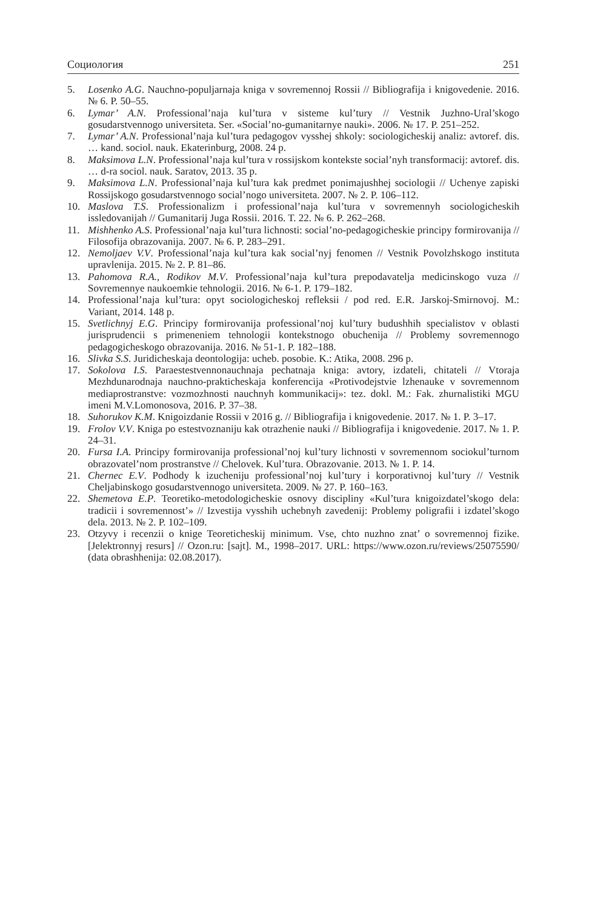Социология 251
5. Losenko A.G. Nauchno-populjarnaja kniga v sovremennoj Rossii // Bibliografija i knigovedenie. 2016. № 6. P. 50–55.
6. Lymar’ A.N. Professional’naja kul’tura v sisteme kul’tury // Vestnik Juzhno-Ural’skogo gosudarstvennogo universiteta. Ser. «Social’no-gumanitarnye nauki». 2006. № 17. P. 251–252.
7. Lymar’ A.N. Professional’naja kul’tura pedagogov vysshej shkoly: sociologicheskij analiz: avtoref. dis. … kand. sociol. nauk. Ekaterinburg, 2008. 24 p.
8. Maksimova L.N. Professional’naja kul’tura v rossijskom kontekste social’nyh transformacij: avtoref. dis. … d-ra sociol. nauk. Saratov, 2013. 35 p.
9. Maksimova L.N. Professional’naja kul’tura kak predmet ponimajushhej sociologii // Uchenye zapiski Rossijskogo gosudarstvennogo social’nogo universiteta. 2007. № 2. P. 106–112.
10. Maslova T.S. Professionalizm i professional’naja kul’tura v sovremennyh sociologicheskih issledovanijah // Gumanitarij Juga Rossii. 2016. T. 22. № 6. P. 262–268.
11. Mishhenko A.S. Professional’naja kul’tura lichnosti: social’no-pedagogicheskie principy formirovanija // Filosofija obrazovanija. 2007. № 6. P. 283–291.
12. Nemoljaev V.V. Professional’naja kul’tura kak social’nyj fenomen // Vestnik Povolzhskogo instituta upravlenija. 2015. № 2. P. 81–86.
13. Pahomova R.A., Rodikov M.V. Professional’naja kul’tura prepodavatelja medicinskogo vuza // Sovremennye naukoemkie tehnologii. 2016. № 6-1. P. 179–182.
14. Professional’naja kul’tura: opyt sociologicheskoj refleksii / pod red. E.R. Jarskoj-Smirnovoj. M.: Variant, 2014. 148 p.
15. Svetlichnyj E.G. Principy formirovanija professional’noj kul’tury budushhih specialistov v oblasti jurisprudencii s primeneniem tehnologii kontekstnogo obuchenija // Problemy sovremennogo pedagogicheskogo obrazovanija. 2016. № 51-1. P. 182–188.
16. Slivka S.S. Juridicheskaja deontologija: ucheb. posobie. K.: Atika, 2008. 296 p.
17. Sokolova I.S. Paraestestvennonauchnaja pechatnaja kniga: avtory, izdateli, chitateli // Vtoraja Mezhdunarodnaja nauchno-prakticheskaja konferencija «Protivodejstvie lzhenauke v sovremennom mediaprostranstve: vozmozhnosti nauchnyh kommunikacij»: tez. dokl. M.: Fak. zhurnalistiki MGU imeni M.V.Lomonosova, 2016. P. 37–38.
18. Suhorukov K.M. Knigoizdanie Rossii v 2016 g. // Bibliografija i knigovedenie. 2017. № 1. P. 3–17.
19. Frolov V.V. Kniga po estestvoznaniju kak otrazhenie nauki // Bibliografija i knigovedenie. 2017. № 1. P. 24–31.
20. Fursa I.A. Principy formirovanija professional’noj kul’tury lichnosti v sovremennom sociokul’turnom obrazovatel’nom prostranstve // Chelovek. Kul’tura. Obrazovanie. 2013. № 1. P. 14.
21. Chernec E.V. Podhody k izucheniju professional’noj kul’tury i korporativnoj kul’tury // Vestnik Cheljabinskogo gosudarstvennogo universiteta. 2009. № 27. P. 160–163.
22. Shemetova E.P. Teoretiko-metodologicheskie osnovy discipliny «Kul’tura knigoizdatel’skogo dela: tradicii i sovremennost’» // Izvestija vysshih uchebnyh zavedenij: Problemy poligrafii i izdatel’skogo dela. 2013. № 2. P. 102–109.
23. Otzyvy i recenzii o knige Teoreticheskij minimum. Vse, chto nuzhno znat’ o sovremennoj fizike. [Jelektronnyj resurs] // Ozon.ru: [sajt]. M., 1998–2017. URL: https://www.ozon.ru/reviews/25075590/ (data obrashhenija: 02.08.2017).